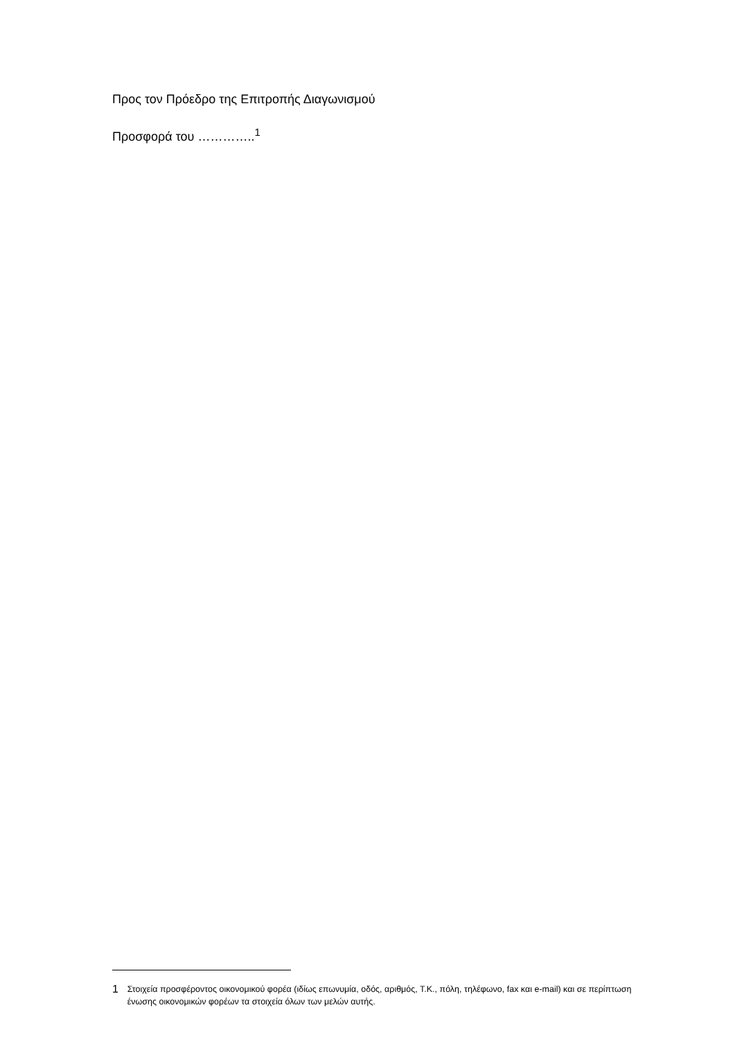Προς τον Πρόεδρο της Επιτροπής Διαγωνισμού
Προσφορά του …………..<sup>1</sup>
1 Στοιχεία προσφέροντος οικονομικού φορέα (ιδίως επωνυμία, οδός, αριθμός, Τ.Κ., πόλη, τηλέφωνο, fax και e-mail) και σε περίπτωση ένωσης οικονομικών φορέων τα στοιχεία όλων των μελών αυτής.